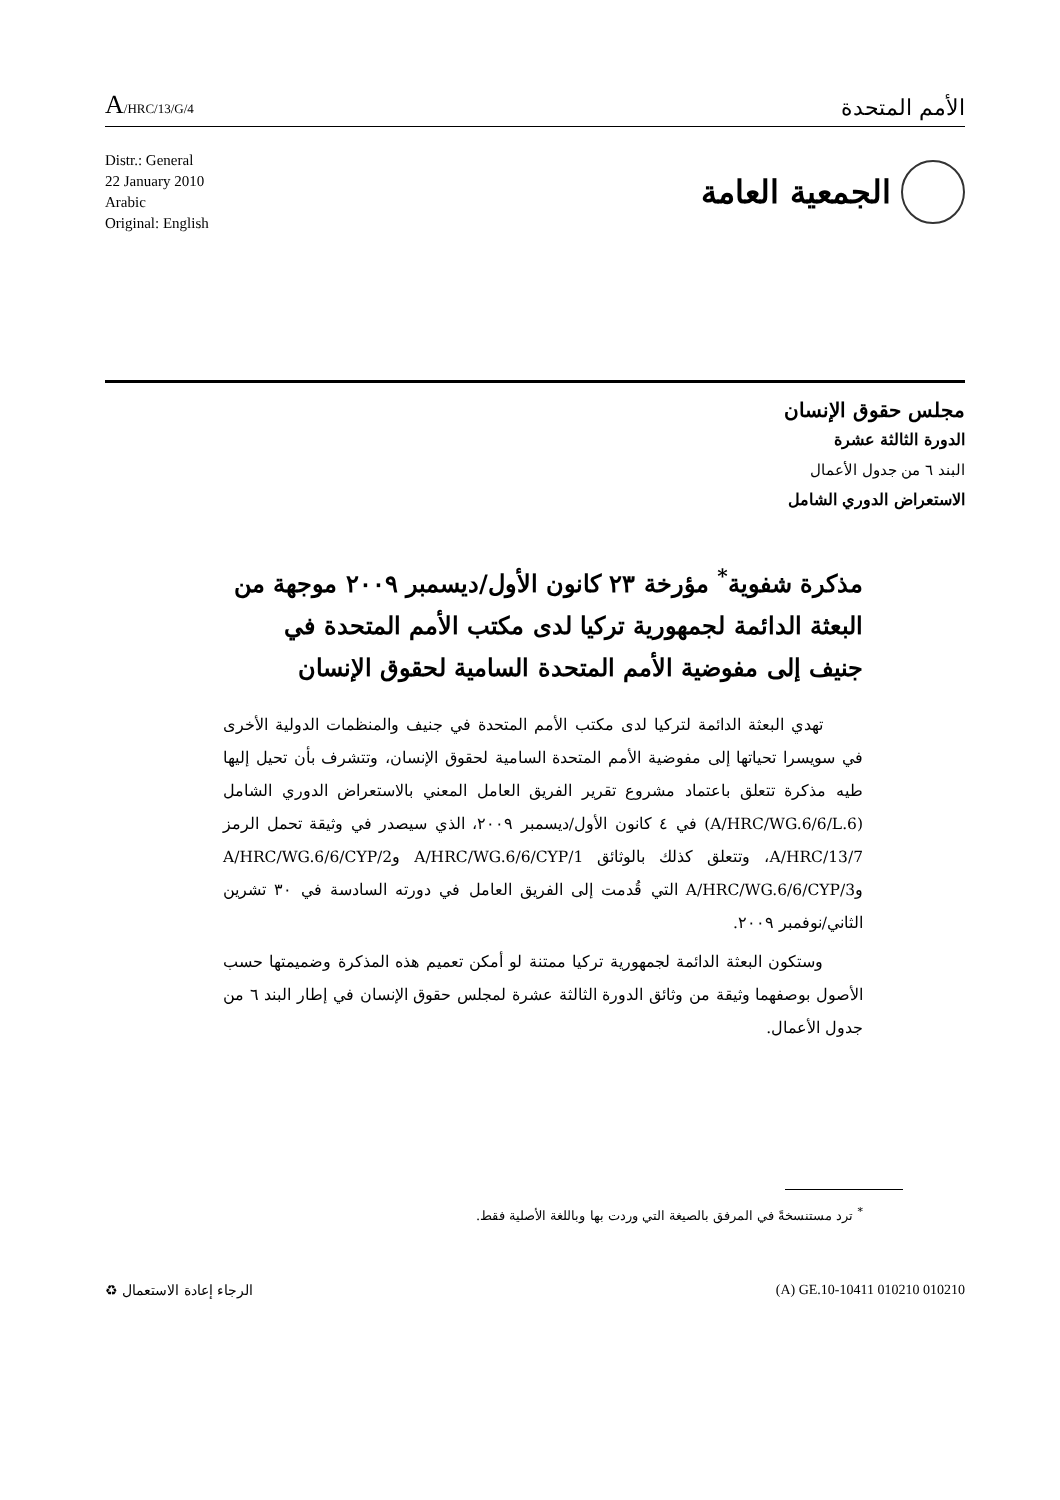A/HRC/13/G/4
الأمم المتحدة
Distr.: General
22 January 2010
Arabic
Original: English
الجمعية العامة
مجلس حقوق الإنسان
الدورة الثالثة عشرة
البند ٦ من جدول الأعمال
الاستعراض الدوري الشامل
مذكرة شفوية<sup>*</sup> مؤرخة ٢٣ كانون الأول/ديسمبر ٢٠٠٩ موجهة من البعثة الدائمة لجمهورية تركيا لدى مكتب الأمم المتحدة في جنيف إلى مفوضية الأمم المتحدة السامية لحقوق الإنسان
تهدي البعثة الدائمة لتركيا لدى مكتب الأمم المتحدة في جنيف والمنظمات الدولية الأخرى في سويسرا تحياتها إلى مفوضية الأمم المتحدة السامية لحقوق الإنسان، وتتشرف بأن تحيل إليها طيه مذكرة تتعلق باعتماد مشروع تقرير الفريق العامل المعني بالاستعراض الدوري الشامل (A/HRC/WG.6/6/L.6) في ٤ كانون الأول/ديسمبر ٢٠٠٩، الذي سيصدر في وثيقة تحمل الرمز A/HRC/13/7، وتتعلق كذلك بالوثائق A/HRC/WG.6/6/CYP/1 وA/HRC/WG.6/6/CYP/2 وA/HRC/WG.6/6/CYP/3 التي قُدمت إلى الفريق العامل في دورته السادسة في ٣٠ تشرين الثاني/نوفمبر ٢٠٠٩.
وستكون البعثة الدائمة لجمهورية تركيا ممتنة لو أمكن تعميم هذه المذكرة وضميمتها حسب الأصول بوصفهما وثيقة من وثائق الدورة الثالثة عشرة لمجلس حقوق الإنسان في إطار البند ٦ من جدول الأعمال.
<sup>*</sup> ترد مستنسخةً في المرفق بالصيغة التي وردت بها وباللغة الأصلية فقط.
الرجاء إعادة الاستعمال ♻ (A) GE.10-10411 010210 010210